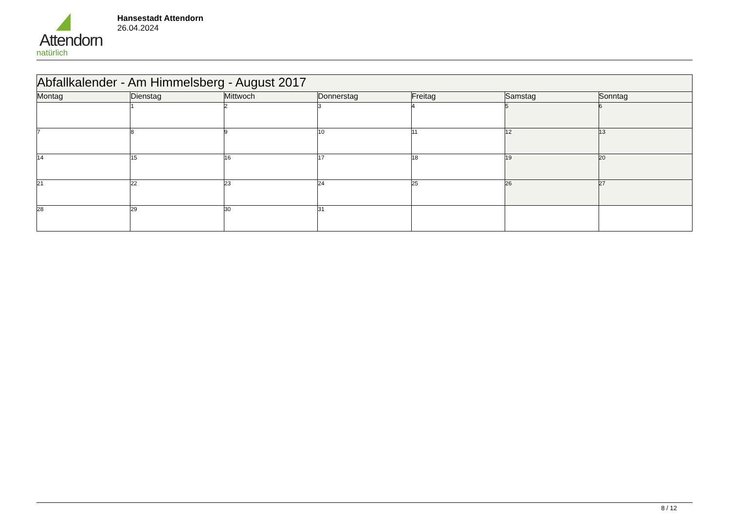Attendorn
natürlich
Hansestadt Attendorn
26.04.2024
| Abfallkalender - Am Himmelsberg - August 2017 | | | | | | |
| --- | --- | --- | --- | --- | --- | --- |
| Montag | Dienstag | Mittwoch | Donnerstag | Freitag | Samstag | Sonntag |
| | 1 | 2 | 3 | 4 | 5 | 6 |
| 7 | 8 | 9 | 10 | 11 | 12 | 13 |
| 14 | 15 | 16 | 17 | 18 | 19 | 20 |
| 21 | 22 | 23 | 24 | 25 | 26 | 27 |
| 28 | 29 | 30 | 31 | | | |
8 / 12